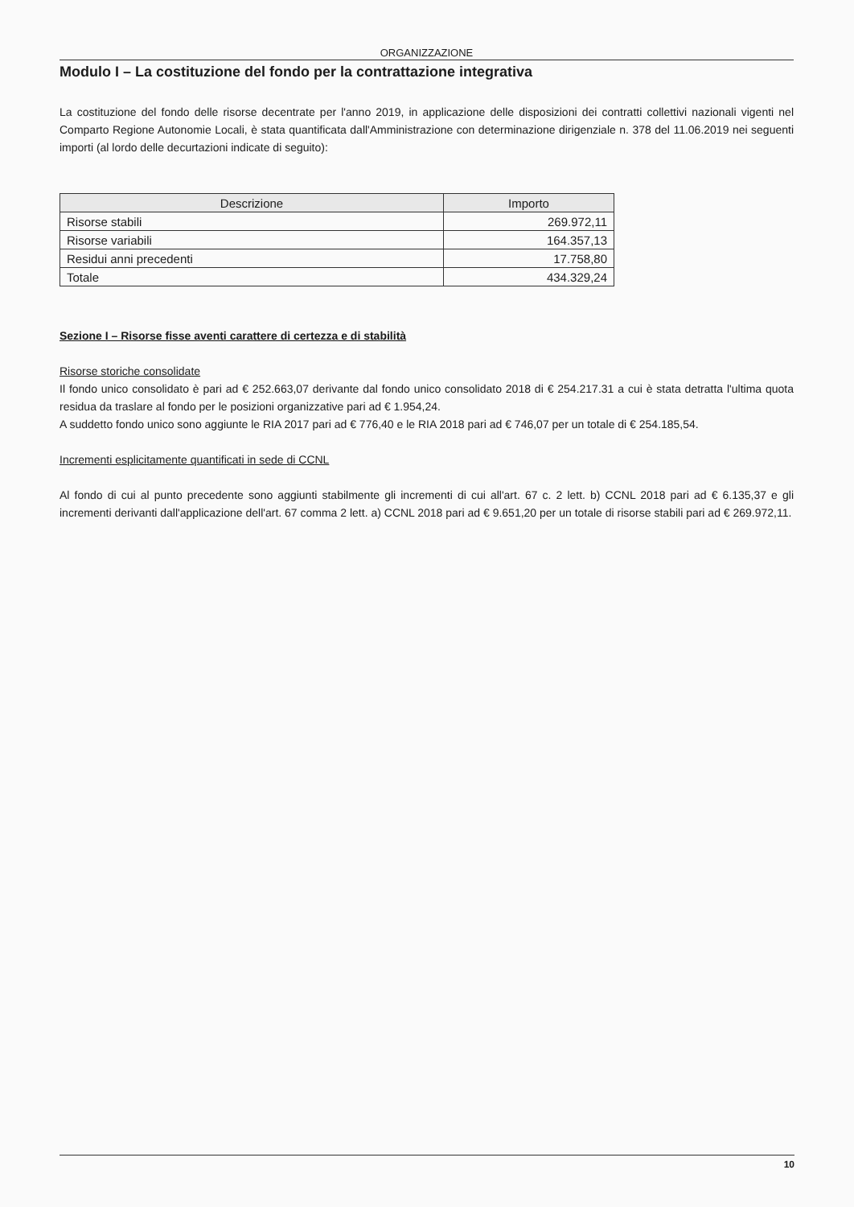ORGANIZZAZIONE
Modulo I – La costituzione del fondo per la contrattazione integrativa
La costituzione del fondo delle risorse decentrate per l'anno 2019, in applicazione delle disposizioni dei contratti collettivi nazionali vigenti nel Comparto Regione Autonomie Locali, è stata quantificata dall'Amministrazione con determinazione dirigenziale n. 378 del 11.06.2019 nei seguenti importi (al lordo delle decurtazioni indicate di seguito):
| Descrizione | Importo |
| --- | --- |
| Risorse stabili | 269.972,11 |
| Risorse variabili | 164.357,13 |
| Residui anni precedenti | 17.758,80 |
| Totale | 434.329,24 |
Sezione I – Risorse fisse aventi carattere di certezza e di stabilità
Risorse storiche consolidate
Il fondo unico consolidato è pari ad € 252.663,07 derivante dal fondo unico consolidato 2018 di € 254.217.31 a cui è stata detratta l'ultima quota residua da traslare al fondo per le posizioni organizzative pari ad € 1.954,24.
A suddetto fondo unico sono aggiunte le RIA 2017 pari ad € 776,40 e le RIA 2018 pari ad € 746,07 per un totale di € 254.185,54.
Incrementi esplicitamente quantificati in sede di CCNL
Al fondo di cui al punto precedente sono aggiunti stabilmente gli incrementi di cui all'art. 67 c. 2 lett. b) CCNL 2018 pari ad € 6.135,37 e gli incrementi derivanti dall'applicazione dell'art. 67 comma 2 lett. a) CCNL 2018 pari ad € 9.651,20 per un totale di risorse stabili pari ad € 269.972,11.
10